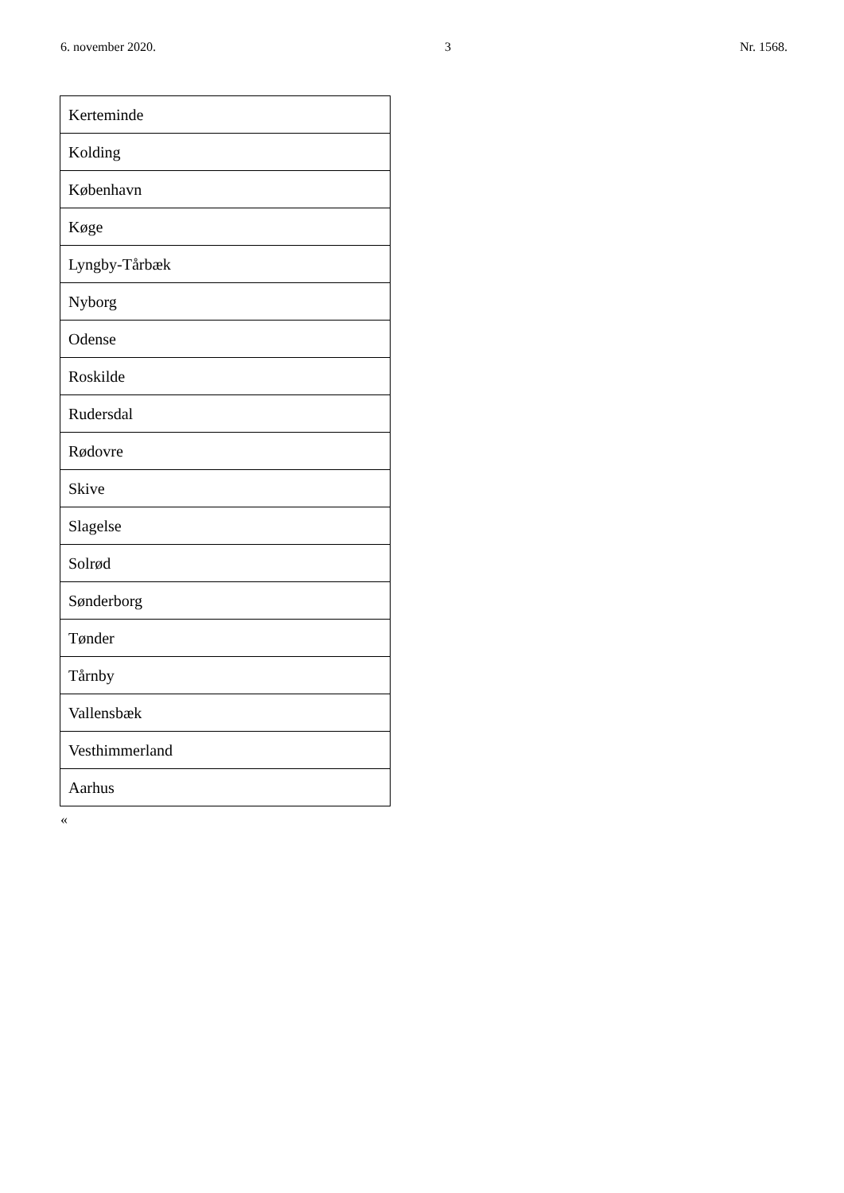6. november 2020. 3 Nr. 1568.
| Kerteminde |
| Kolding |
| København |
| Køge |
| Lyngby-Tårbæk |
| Nyborg |
| Odense |
| Roskilde |
| Rudersdal |
| Rødovre |
| Skive |
| Slagelse |
| Solrød |
| Sønderborg |
| Tønder |
| Tårnby |
| Vallensbæk |
| Vesthimmerland |
| Aarhus |
«